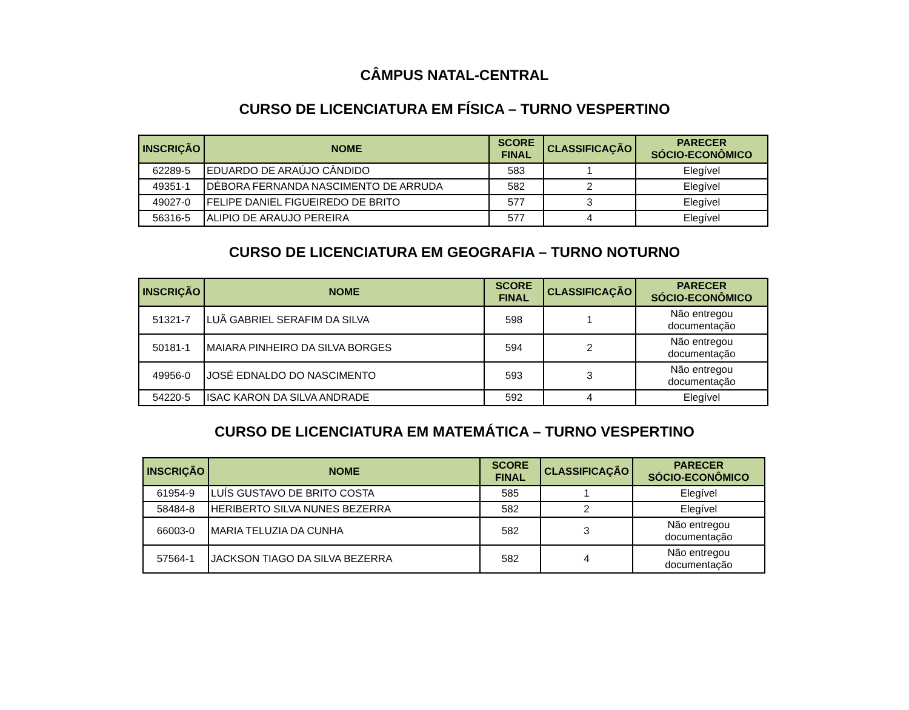CÂMPUS NATAL-CENTRAL
CURSO DE LICENCIATURA EM FÍSICA – TURNO VESPERTINO
| INSCRIÇÃO | NOME | SCORE FINAL | CLASSIFICAÇÃO | PARECER SÓCIO-ECONÔMICO |
| --- | --- | --- | --- | --- |
| 62289-5 | EDUARDO DE ARAÚJO CÂNDIDO | 583 | 1 | Elegível |
| 49351-1 | DÉBORA FERNANDA NASCIMENTO DE ARRUDA | 582 | 2 | Elegível |
| 49027-0 | FELIPE DANIEL FIGUEIREDO DE BRITO | 577 | 3 | Elegível |
| 56316-5 | ALIPIO DE ARAUJO PEREIRA | 577 | 4 | Elegível |
CURSO DE LICENCIATURA EM GEOGRAFIA – TURNO NOTURNO
| INSCRIÇÃO | NOME | SCORE FINAL | CLASSIFICAÇÃO | PARECER SÓCIO-ECONÔMICO |
| --- | --- | --- | --- | --- |
| 51321-7 | LUÃ GABRIEL SERAFIM DA SILVA | 598 | 1 | Não entregou documentação |
| 50181-1 | MAIARA PINHEIRO DA SILVA BORGES | 594 | 2 | Não entregou documentação |
| 49956-0 | JOSÉ EDNALDO DO NASCIMENTO | 593 | 3 | Não entregou documentação |
| 54220-5 | ISAC KARON DA SILVA ANDRADE | 592 | 4 | Elegível |
CURSO DE LICENCIATURA EM MATEMÁTICA – TURNO VESPERTINO
| INSCRIÇÃO | NOME | SCORE FINAL | CLASSIFICAÇÃO | PARECER SÓCIO-ECONÔMICO |
| --- | --- | --- | --- | --- |
| 61954-9 | LUÍS GUSTAVO DE BRITO COSTA | 585 | 1 | Elegível |
| 58484-8 | HERIBERTO SILVA NUNES BEZERRA | 582 | 2 | Elegível |
| 66003-0 | MARIA TELUZIA DA CUNHA | 582 | 3 | Não entregou documentação |
| 57564-1 | JACKSON TIAGO DA SILVA BEZERRA | 582 | 4 | Não entregou documentação |